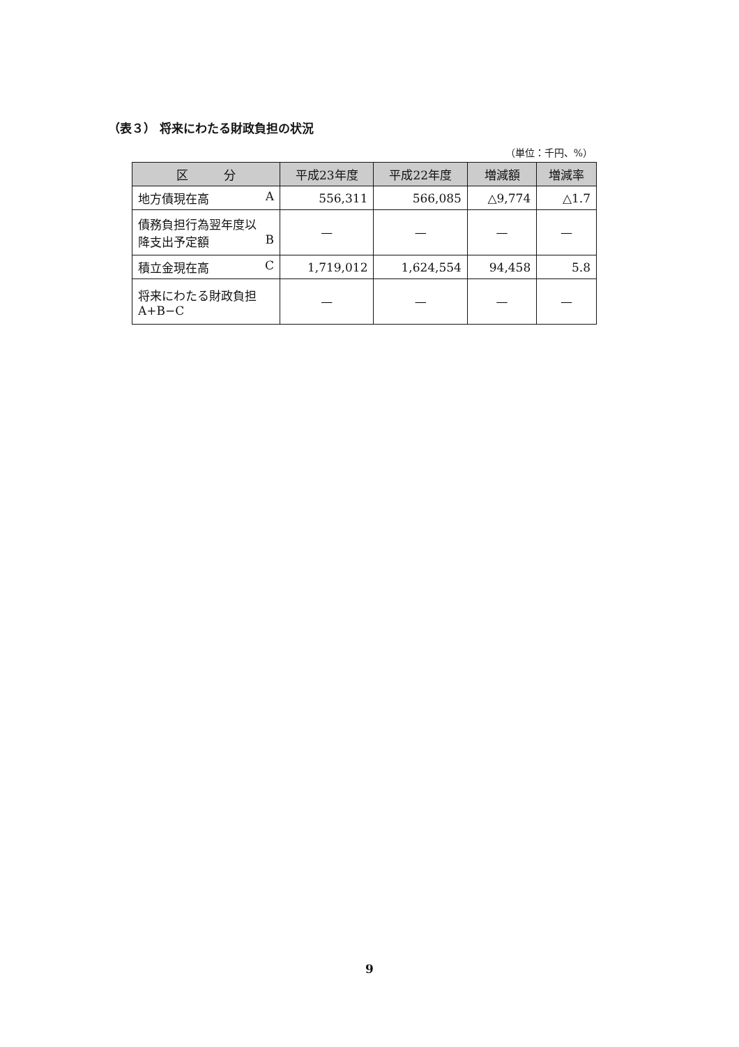（表３） 将来にわたる財政負担の状況
（単位：千円、%）
| 区 分 | 平成23年度 | 平成22年度 | 増減額 | 増減率 |
| --- | --- | --- | --- | --- |
| 地方債現在高 A | 556,311 | 566,085 | △9,774 | △1.7 |
| 債務負担行為翌年度以 降支出予定額 B | — | — | — | — |
| 積立金現在高 C | 1,719,012 | 1,624,554 | 94,458 | 5.8 |
| 将来にわたる財政負担 A+B−C | — | — | — | — |
9